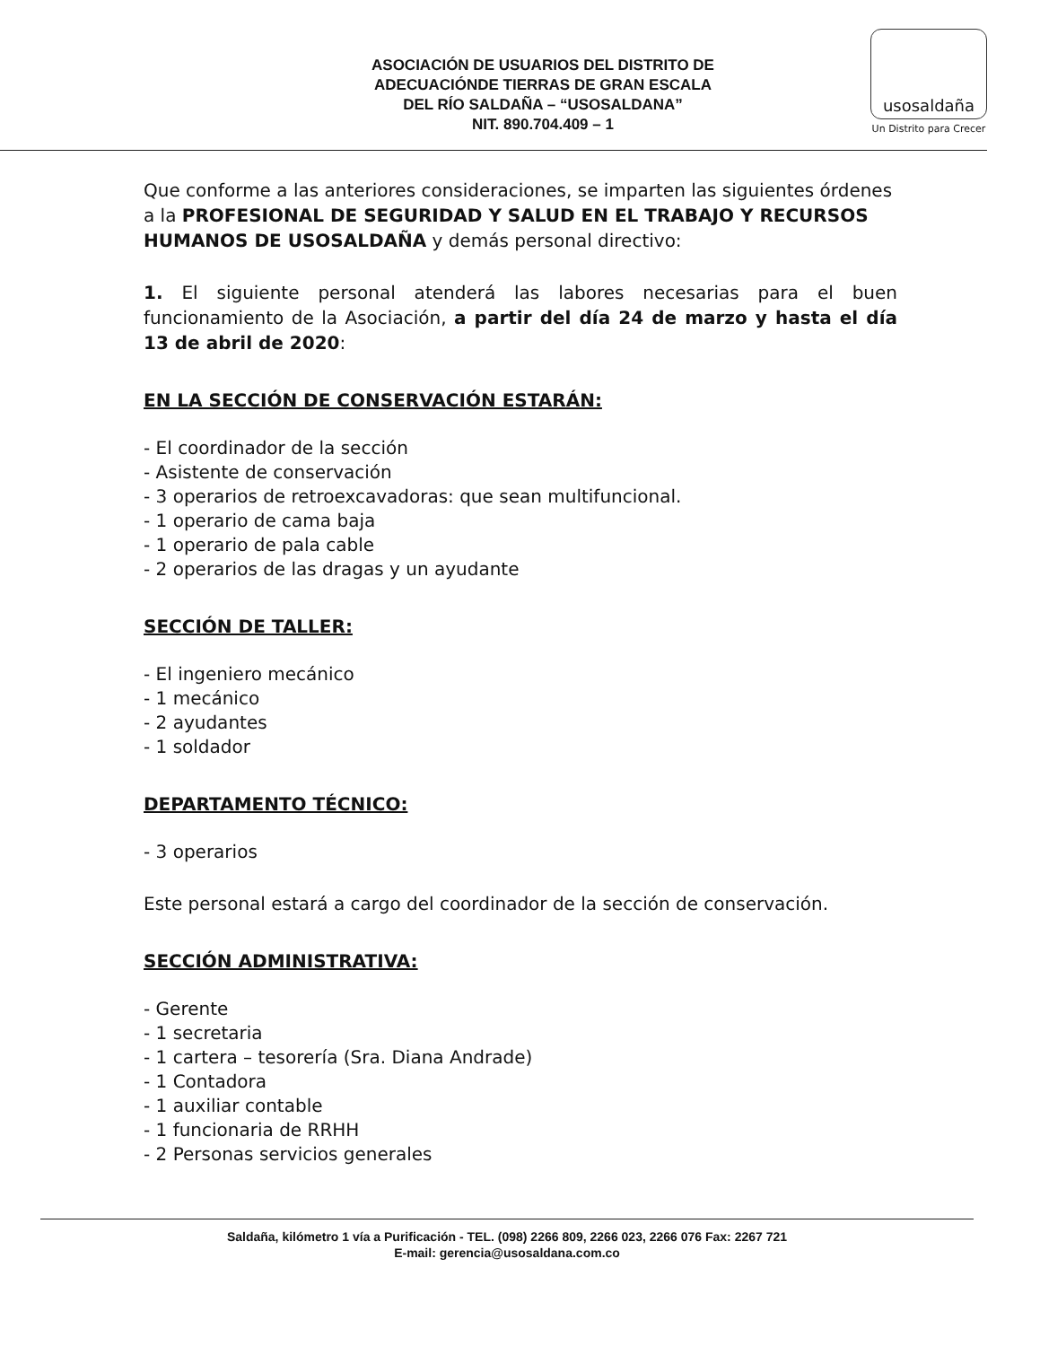ASOCIACIÓN DE USUARIOS DEL DISTRITO DE
ADECUACIÓNDE TIERRAS DE GRAN ESCALA
DEL RÍO SALDAÑA – “USOSALDANA”
NIT. 890.704.409 – 1
usosaldaña
Un Distrito para Crecer
Que conforme a las anteriores consideraciones, se imparten las siguientes órdenes a la PROFESIONAL DE SEGURIDAD Y SALUD EN EL TRABAJO Y RECURSOS HUMANOS DE USOSALDAÑA y demás personal directivo:
1. El siguiente personal atenderá las labores necesarias para el buen funcionamiento de la Asociación, a partir del día 24 de marzo y hasta el día 13 de abril de 2020:
EN LA SECCIÓN DE CONSERVACIÓN ESTARÁN:
- El coordinador de la sección
- Asistente de conservación
- 3 operarios de retroexcavadoras: que sean multifuncional.
- 1 operario de cama baja
- 1 operario de pala cable
- 2 operarios de las dragas y un ayudante
SECCIÓN DE TALLER:
- El ingeniero mecánico
- 1 mecánico
- 2 ayudantes
- 1 soldador
DEPARTAMENTO TÉCNICO:
- 3 operarios
Este personal estará a cargo del coordinador de la sección de conservación.
SECCIÓN ADMINISTRATIVA:
- Gerente
- 1 secretaria
- 1 cartera – tesorería (Sra. Diana Andrade)
- 1 Contadora
- 1 auxiliar contable
- 1 funcionaria de RRHH
- 2 Personas servicios generales
Saldaña, kilómetro 1 vía a Purificación - TEL. (098) 2266 809, 2266 023, 2266 076 Fax: 2267 721
E-mail: gerencia@usosaldana.com.co